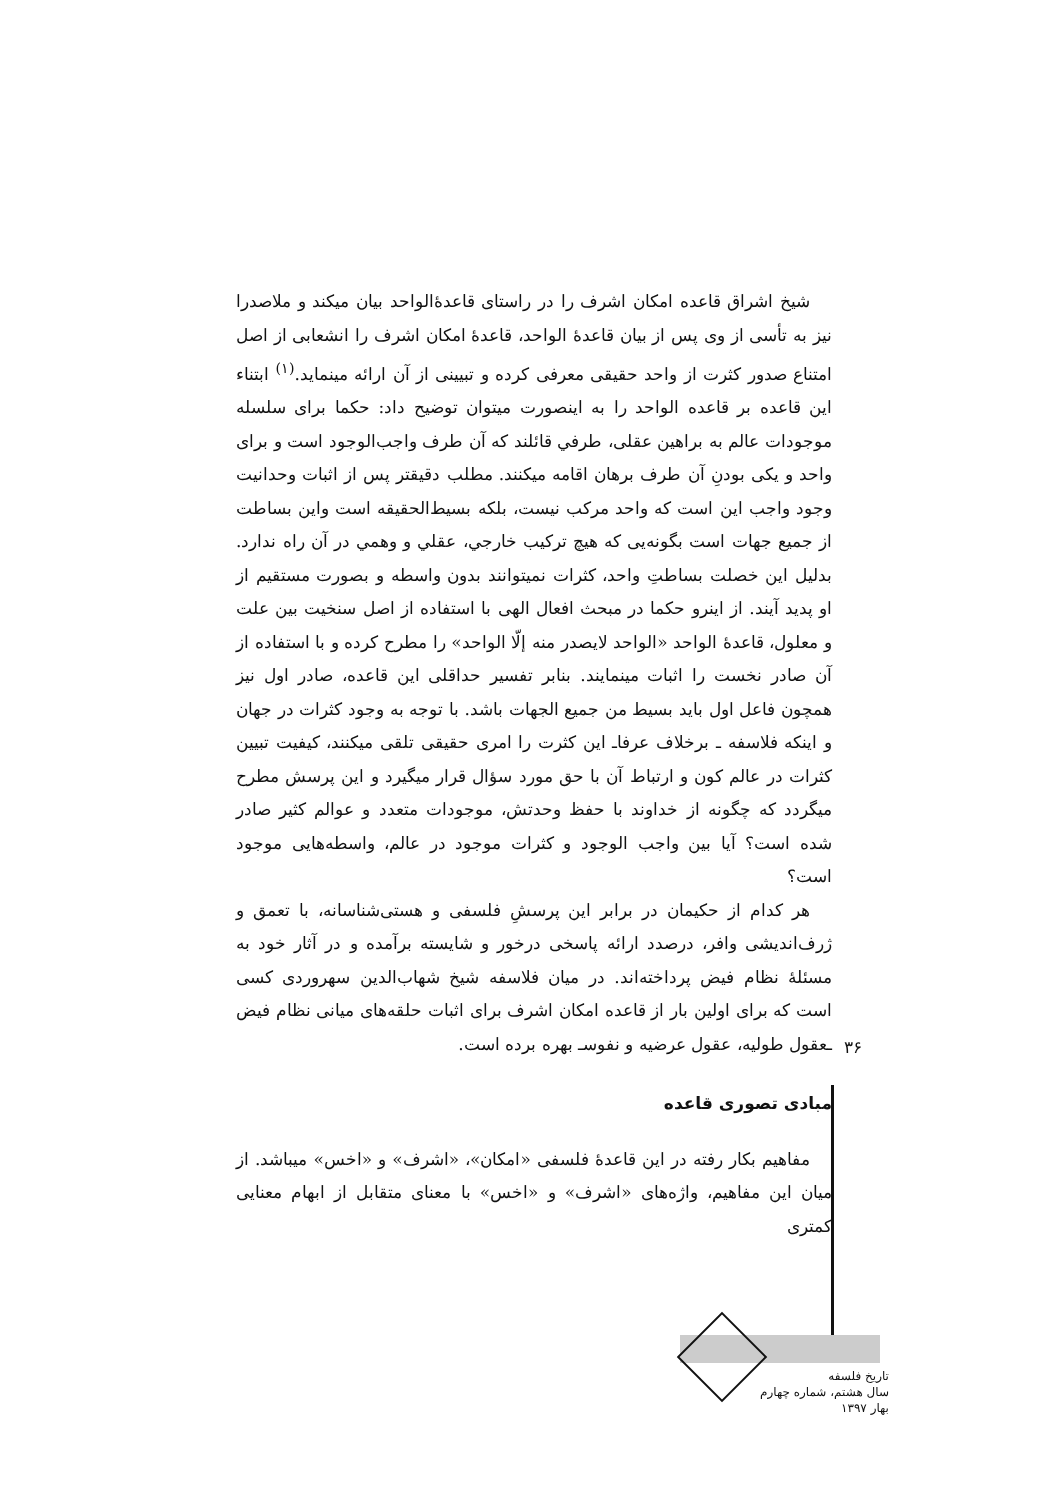شیخ اشراق قاعده امکان اشرف را در راستای قاعدۀالواحد بیان میکند و ملاصدرا نیز به تأسی از وی پس از بیان قاعدۀ الواحد، قاعدۀ امکان اشرف را انشعابی از اصل امتناع صدور کثرت از واحد حقیقی معرفی کرده و تبیینی از آن ارائه مینماید.<sup>(۱)</sup> ابتناء این قاعده بر قاعده الواحد را به اینصورت میتوان توضیح داد: حکما برای سلسله موجودات عالم به براهین عقلی، طرفي قائلند که آن طرف واجب‌الوجود است و برای واحد و یکی بودنِ آن طرف برهان اقامه میکنند. مطلب دقیقتر پس از اثبات وحدانیت وجود واجب این است که واحد مرکب نیست، بلکه بسیط‌الحقیقه است واین بساطت از جمیع جهات است بگونه‌یی که هیچ ترکیب خارجي، عقلي و وهمي در آن راه ندارد. بدلیل این خصلت بساطتِ واحد، کثرات نمیتوانند بدون واسطه و بصورت مستقیم از او پدید آیند. از اینرو حکما در مبحث افعال الهی با استفاده از اصل سنخیت بین علت و معلول، قاعدۀ الواحد «الواحد لایصدر منه إلّا الواحد» را مطرح کرده و با استفاده از آن صادر نخست را اثبات مینمایند. بنابر تفسیر حداقلی این قاعده، صادر اول نیز همچون فاعل اول باید بسیط من جمیع الجهات باشد. با توجه به وجود کثرات در جهان و اینکه فلاسفه ـ برخلاف عرفاـ این کثرت را امری حقیقی تلقی میکنند، کیفیت تبیین کثرات در عالم کون و ارتباط آن با حق مورد سؤال قرار میگیرد و این پرسش مطرح میگردد که چگونه از خداوند با حفظ وحدتش، موجودات متعدد و عوالم کثیر صادر شده است؟ آیا بین واجب الوجود و کثرات موجود در عالم، واسطه‌هایی موجود است؟
هر کدام از حکیمان در برابر این پرسشِ فلسفی و هستی‌شناسانه، با تعمق و ژرف‌اندیشی وافر، درصدد ارائه پاسخی درخور و شایسته برآمده و در آثار خود به مسئلۀ نظام فیض پرداخته‌اند. در میان فلاسفه شیخ شهاب‌الدین سهروردی کسی است که برای اولین بار از قاعده امکان اشرف برای اثبات حلقه‌های میانی نظام فیض ـعقول طولیه، عقول عرضیه و نفوسـ بهره برده است.
مبادی تصوری قاعده
مفاهیم بکار رفته در این قاعدۀ فلسفی «امکان»، «اشرف» و «اخس» میباشد. از میان این مفاهیم، واژه‌های «اشرف» و «اخس» با معنای متقابل از ابهام معنایی کمتری
۳۶
تاریخ فلسفه
سال هشتم، شماره چهارم
بهار ۱۳۹۷